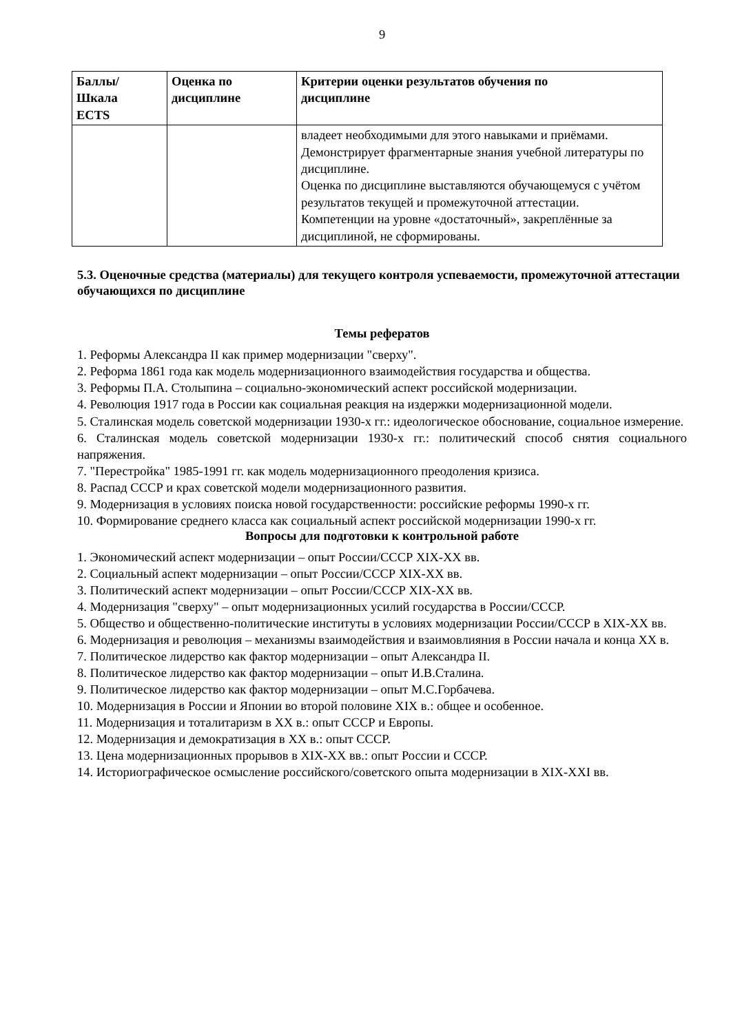9
| Баллы/ Шкала ECTS | Оценка по дисциплине | Критерии оценки результатов обучения по дисциплине |
| --- | --- | --- |
| | | владеет необходимыми для этого навыками и приёмами. Демонстрирует фрагментарные знания учебной литературы по дисциплине. Оценка по дисциплине выставляются обучающемуся с учётом результатов текущей и промежуточной аттестации. Компетенции на уровне «достаточный», закреплённые за дисциплиной, не сформированы. |
5.3. Оценочные средства (материалы) для текущего контроля успеваемости, промежуточной аттестации обучающихся по дисциплине
Темы рефератов
1. Реформы Александра II как пример модернизации "сверху".
2. Реформа 1861 года как модель модернизационного взаимодействия государства и общества.
3. Реформы П.А. Столыпина – социально-экономический аспект российской модернизации.
4. Революция 1917 года в России как социальная реакция на издержки модернизационной модели.
5. Сталинская модель советской модернизации 1930-х гг.: идеологическое обоснование, социальное измерение.
6. Сталинская модель советской модернизации 1930-х гг.: политический способ снятия социального напряжения.
7. "Перестройка" 1985-1991 гг. как модель модернизационного преодоления кризиса.
8. Распад СССР и крах советской модели модернизационного развития.
9. Модернизация в условиях поиска новой государственности: российские реформы 1990-х гг.
10. Формирование среднего класса как социальный аспект российской модернизации 1990-х гг.
Вопросы для подготовки к контрольной работе
1. Экономический аспект модернизации – опыт России/СССР XIX-XX вв.
2. Социальный аспект модернизации – опыт России/СССР XIX-XX вв.
3. Политический аспект модернизации – опыт России/СССР XIX-XX вв.
4. Модернизация "сверху" – опыт модернизационных усилий государства в России/СССР.
5. Общество и общественно-политические институты в условиях модернизации России/СССР в XIX-XX вв.
6. Модернизация и революция – механизмы взаимодействия и взаимовлияния в России начала и конца XX в.
7. Политическое лидерство как фактор модернизации – опыт Александра II.
8. Политическое лидерство как фактор модернизации – опыт И.В.Сталина.
9. Политическое лидерство как фактор модернизации – опыт М.С.Горбачева.
10. Модернизация в России и Японии во второй половине XIX в.: общее и особенное.
11. Модернизация и тоталитаризм в XX в.: опыт СССР и Европы.
12. Модернизация и демократизация в XX в.: опыт СССР.
13. Цена модернизационных прорывов в XIX-XX вв.: опыт России и СССР.
14. Историографическое осмысление российского/советского опыта модернизации в XIX-XXI вв.